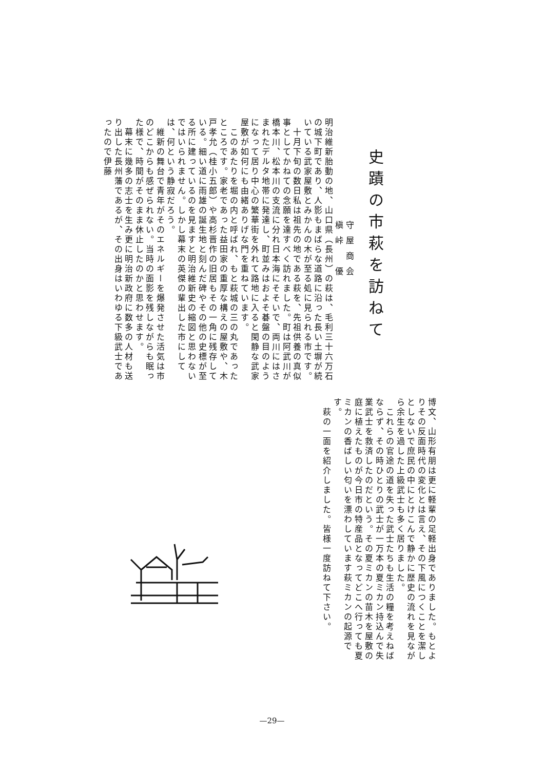史蹟の市萩を訪ねて
守屋商会
槇峠　優
明治維新胎動の地、山口県（長州）の萩は、毛利三十六万石の城下町であり、人影もまばらな道路に沿った長い土塀が続いている武家屋敷とみかんの木が至る処に見られる市です。
　十月下旬の数日私は祖先の地である萩を、先祖供養の真似事としてかねての念願を達すべく訪れました。町は阿武川が橋本川、松本川の支流に分れ日本海にそそいで、両川にはさまれたデルタ地帯に発達し、町並みはおよそ碁盤の目のようになって居り中心の繁華街を外れて路地に入ると閑静な武家屋敷が如何にも由緒ありげな門を重ねています。
　このあたりを堀の内と呼ばれ、もと萩城の三の丸であったところです。家老であった益田家の重厚な構えの屋敷や、木戸孝允（桂小五郎）や高杉晋作の旧居もその一角に残存している。細い道に雨雄の誕生地と刻んだ碑やその他の史標が至る所に建っているのを見ますと明治維新史の縮図と思わないではいられません。しかし幕末の英傑の輩出した市にしては、何という静寂だろう。
　維新の舞台で青年がそのエネルギーを爆発させた活気は市のどこからも感ぜられない。当時の面影を残しながらも眠った様で、時間がそのまま休止したのかと思わせます。
　幕末に幾多の志士を生み更に明治新政府に数多の人材も送り出した長州藩であるが、その出身はいわゆる下級武士であったので伊藤
博文、山形有朋は更に軽輩の足軽出身でありました。もとよりその反面時代の変化とは言え、その下風につくことを潔しとしないで庶民の中にとけこんで静かに歴史の流れを見ながら余生を過した上級武士も多く居りました。
　これらの官途の道を失った武士たちも生活の糧を考えねばならず、その時ひとりの武士が一万本の夏ミカン持込んで失業武士を救済したのだという。その夏ミカンの苗木を屋敷の庭に植えたものが今日市の特産品となってどこへ行っても夏ミカンの香ばしい匂いを漂わしています萩ミカンの起源です。
　萩の一面を紹介しました。皆様一度訪ねて下さい。
—29—